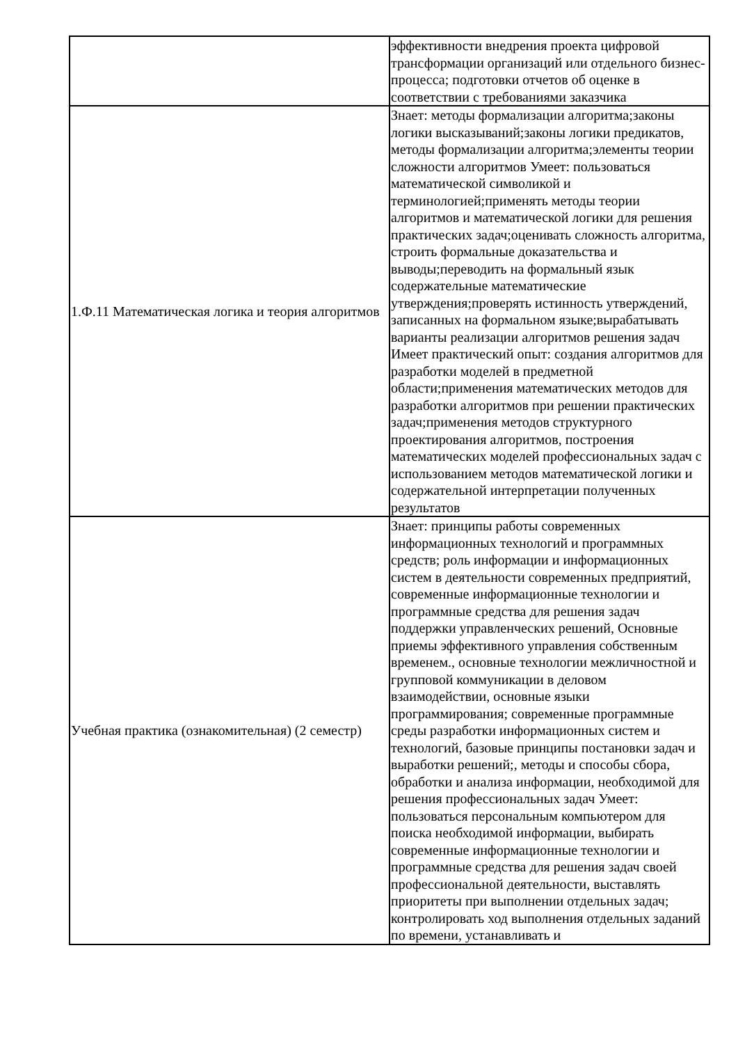| | эффективности внедрения проекта цифровой трансформации организаций или отдельного бизнес-процесса; подготовки отчетов об оценке в соответствии с требованиями заказчика |
| 1.Ф.11 Математическая логика и теория алгоритмов | Знает: методы формализации алгоритма;законы логики высказываний;законы логики предикатов, методы формализации алгоритма;элементы теории сложности алгоритмов Умеет: пользоваться математической символикой и терминологией;применять методы теории алгоритмов и математической логики для решения практических задач;оценивать сложность алгоритма, строить формальные доказательства и выводы;переводить на формальный язык содержательные математические утверждения;проверять истинность утверждений, записанных на формальном языке;вырабатывать варианты реализации алгоритмов решения задач Имеет практический опыт: создания алгоритмов для разработки моделей в предметной области;применения математических методов для разработки алгоритмов при решении практических задач;применения методов структурного проектирования алгоритмов, построения математических моделей профессиональных задач с использованием методов математической логики и содержательной интерпретации полученных результатов |
| Учебная практика (ознакомительная) (2 семестр) | Знает: принципы работы современных информационных технологий и программных средств; роль информации и информационных систем в деятельности современных предприятий, современные информационные технологии и программные средства для решения задач поддержки управленческих решений, Основные приемы эффективного управления собственным временем., основные технологии межличностной и групповой коммуникации в деловом взаимодействии, основные языки программирования; современные программные среды разработки информационных систем и технологий, базовые принципы постановки задач и выработки решений;, методы и способы сбора, обработки и анализа информации, необходимой для решения профессиональных задач Умеет: пользоваться персональным компьютером для поиска необходимой информации, выбирать современные информационные технологии и программные средства для решения задач своей профессиональной деятельности, выставлять приоритеты при выполнении отдельных задач; контролировать ход выполнения отдельных заданий по времени, устанавливать и |